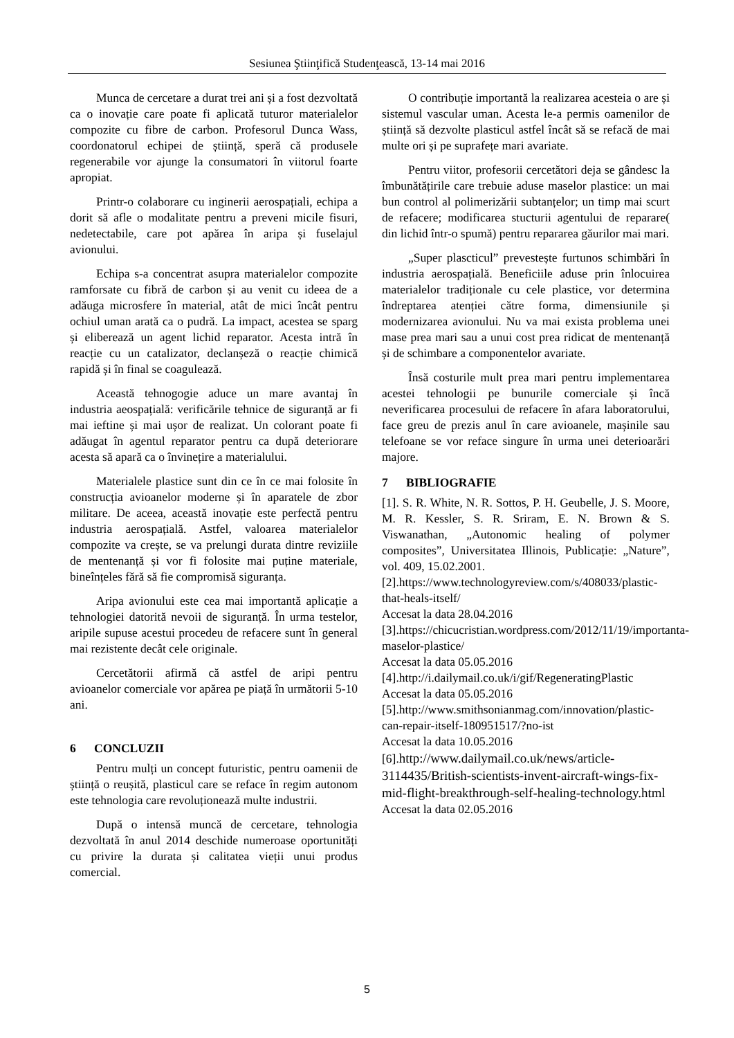Sesiunea Ştiinţifică Studenţească, 13-14 mai 2016
Munca de cercetare a durat trei ani și a fost dezvoltată ca o inovație care poate fi aplicată tuturor materialelor compozite cu fibre de carbon. Profesorul Dunca Wass, coordonatorul echipei de știință, speră că produsele regenerabile vor ajunge la consumatori în viitorul foarte apropiat.
Printr-o colaborare cu inginerii aerospațiali, echipa a dorit să afle o modalitate pentru a preveni micile fisuri, nedetectabile, care pot apărea în aripa și fuselajul avionului.
Echipa s-a concentrat asupra materialelor compozite ramforsate cu fibră de carbon și au venit cu ideea de a adăuga microsfere în material, atât de mici încât pentru ochiul uman arată ca o pudră. La impact, acestea se sparg și eliberează un agent lichid reparator. Acesta intră în reacție cu un catalizator, declanșeză o reacție chimică rapidă și în final se coagulează.
Această tehnogogie aduce un mare avantaj în industria aeospațială: verificările tehnice de siguranță ar fi mai ieftine și mai ușor de realizat. Un colorant poate fi adăugat în agentul reparator pentru ca după deteriorare acesta să apară ca o învinețire a materialului.
Materialele plastice sunt din ce în ce mai folosite în construcția avioanelor moderne și în aparatele de zbor militare. De aceea, această inovație este perfectă pentru industria aerospațială. Astfel, valoarea materialelor compozite va crește, se va prelungi durata dintre reviziile de mentenanță și vor fi folosite mai puține materiale, bineînțeles fără să fie compromisă siguranța.
Aripa avionului este cea mai importantă aplicație a tehnologiei datorită nevoii de siguranță. În urma testelor, aripile supuse acestui procedeu de refacere sunt în general mai rezistente decât cele originale.
Cercetătorii afirmă că astfel de aripi pentru avioanelor comerciale vor apărea pe piață în următorii 5-10 ani.
6 CONCLUZII
Pentru mulți un concept futuristic, pentru oamenii de știință o reușită, plasticul care se reface în regim autonom este tehnologia care revoluționează multe industrii.
După o intensă muncă de cercetare, tehnologia dezvoltată în anul 2014 deschide numeroase oportunități cu privire la durata și calitatea vieții unui produs comercial.
O contribuție importantă la realizarea acesteia o are și sistemul vascular uman. Acesta le-a permis oamenilor de știință să dezvolte plasticul astfel încât să se refacă de mai multe ori și pe suprafețe mari avariate.
Pentru viitor, profesorii cercetători deja se gândesc la îmbunătățirile care trebuie aduse maselor plastice: un mai bun control al polimerizării subtanțelor; un timp mai scurt de refacere; modificarea stucturii agentului de reparare( din lichid într-o spumă) pentru repararea găurilor mai mari.
„Super plascticul” prevestește furtunos schimbări în industria aerospațială. Beneficiile aduse prin înlocuirea materialelor tradiționale cu cele plastice, vor determina îndreptarea atenției către forma, dimensiunile și modernizarea avionului. Nu va mai exista problema unei mase prea mari sau a unui cost prea ridicat de mentenanță și de schimbare a componentelor avariate.
Însă costurile mult prea mari pentru implementarea acestei tehnologii pe bunurile comerciale și încă neverificarea procesului de refacere în afara laboratorului, face greu de prezis anul în care avioanele, mașinile sau telefoane se vor reface singure în urma unei deterioarări majore.
7 BIBLIOGRAFIE
[1]. S. R. White, N. R. Sottos, P. H. Geubelle, J. S. Moore, M. R. Kessler, S. R. Sriram, E. N. Brown & S. Viswanathan, „Autonomic healing of polymer composites”, Universitatea Illinois, Publicație: „Nature”, vol. 409, 15.02.2001.
[2].https://www.technologyreview.com/s/408033/plastic-that-heals-itself/
Accesat la data 28.04.2016
[3].https://chicucristian.wordpress.com/2012/11/19/importanta-maselor-plastice/
Accesat la data 05.05.2016
[4].http://i.dailymail.co.uk/i/gif/RegeneratingPlastic
Accesat la data 05.05.2016
[5].http://www.smithsonianmag.com/innovation/plastic-can-repair-itself-180951517/?no-ist
Accesat la data 10.05.2016
[6].http://www.dailymail.co.uk/news/article-3114435/British-scientists-invent-aircraft-wings-fix-mid-flight-breakthrough-self-healing-technology.html
Accesat la data 02.05.2016
5